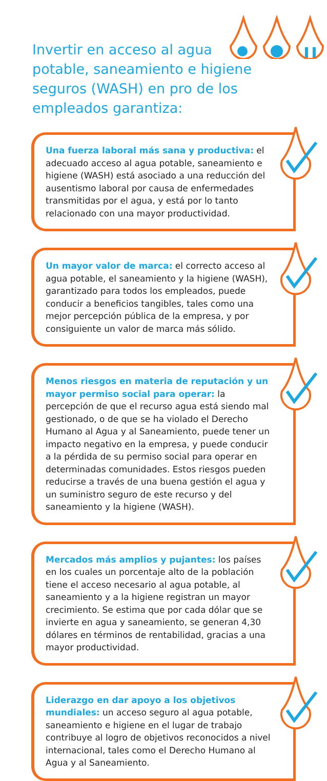Invertir en acceso al agua potable, saneamiento e higiene seguros (WASH) en pro de los empleados garantiza:
Una fuerza laboral más sana y productiva: el adecuado acceso al agua potable, saneamiento e higiene (WASH) está asociado a una reducción del ausentismo laboral por causa de enfermedades transmitidas por el agua, y está por lo tanto relacionado con una mayor productividad.
Un mayor valor de marca: el correcto acceso al agua potable, el saneamiento y la higiene (WASH), garantizado para todos los empleados, puede conducir a beneficios tangibles, tales como una mejor percepción pública de la empresa, y por consiguiente un valor de marca más sólido.
Menos riesgos en materia de reputación y un mayor permiso social para operar: la percepción de que el recurso agua está siendo mal gestionado, o de que se ha violado el Derecho Humano al Agua y al Saneamiento, puede tener un impacto negativo en la empresa, y puede conducir a la pérdida de su permiso social para operar en determinadas comunidades. Estos riesgos pueden reducirse a través de una buena gestión el agua y un suministro seguro de este recurso y del saneamiento y la higiene (WASH).
Mercados más amplios y pujantes: los países en los cuales un porcentaje alto de la población tiene el acceso necesario al agua potable, al saneamiento y a la higiene registran un mayor crecimiento. Se estima que por cada dólar que se invierte en agua y saneamiento, se generan 4,30 dólares en términos de rentabilidad, gracias a una mayor productividad.
Liderazgo en dar apoyo a los objetivos mundiales: un acceso seguro al agua potable, saneamiento e higiene en el lugar de trabajo contribuye al logro de objetivos reconocidos a nivel internacional, tales como el Derecho Humano al Agua y al Saneamiento.